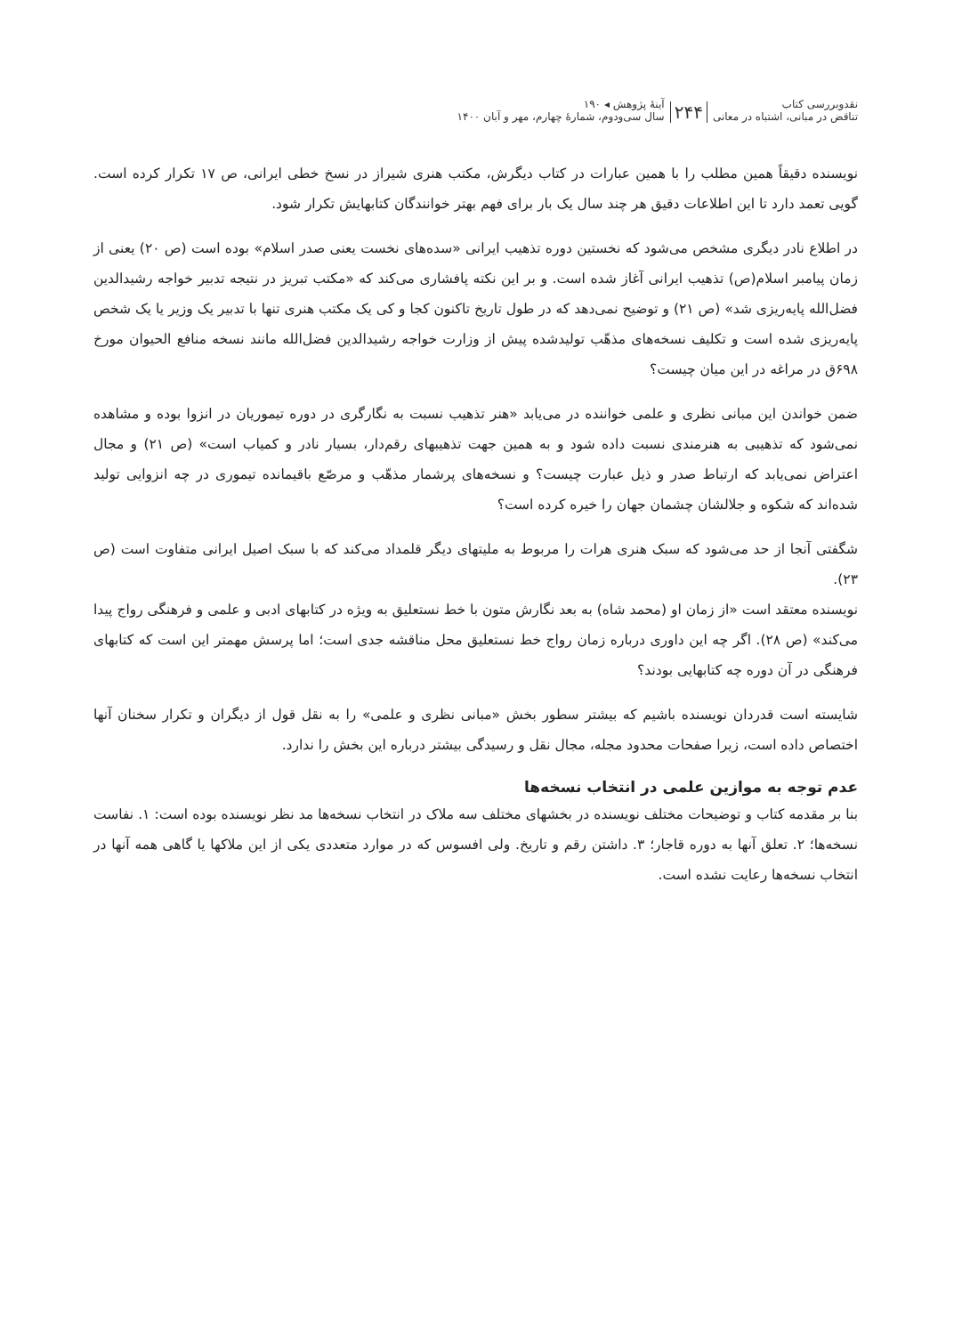نقدوبررسی کتاب
تناقض در مبانی، اشتباه در معانی
۲۴۴
آینهٔ پژوهش ◂ ۱۹۰
سال سی‌ودوم، شمارهٔ چهارم، مهر و آبان ۱۴۰۰
نویسنده دقیقاً همین مطلب را با همین عبارات در کتاب دیگرش، مکتب هنری شیراز در نسخ خطی ایرانی، ص ۱۷ تکرار کرده است. گویی تعمد دارد تا این اطلاعات دقیق هر چند سال یک بار برای فهم بهتر خوانندگان کتابهایش تکرار شود.
در اطلاع نادر دیگری مشخص می‌شود که نخستین دوره تذهیب ایرانی «سده‌های نخست یعنی صدر اسلام» بوده است (ص ۲۰) یعنی از زمان پیامبر اسلام(ص) تذهیب ایرانی آغاز شده است. و بر این نکته پافشاری می‌کند که «مکتب تبریز در نتیجه تدبیر خواجه رشیدالدین فضل‌الله پایه‌ریزی شد» (ص ۲۱) و توضیح نمی‌دهد که در طول تاریخ تاکنون کجا و کی یک مکتب هنری تنها با تدبیر یک وزیر یا یک شخص پایه‌ریزی شده است و تکلیف نسخه‌های مذهّب تولیدشده پیش از وزارت خواجه رشیدالدین فضل‌الله مانند نسخه منافع الحیوان مورخ ۶۹۸ق در مراغه در این میان چیست؟
ضمن خواندن این مبانی نظری و علمی خواننده در می‌یابد «هنر تذهیب نسبت به نگارگری در دوره تیموریان در انزوا بوده و مشاهده نمی‌شود که تذهیبی به هنرمندی نسبت داده شود و به همین جهت تذهیبهای رقم‌دار، بسیار نادر و کمیاب است» (ص ۲۱) و مجال اعتراض نمی‌یابد که ارتباط صدر و ذیل عبارت چیست؟ و نسخه‌های پرشمار مذهّب و مرصّع باقیمانده تیموری در چه انزوایی تولید شده‌اند که شکوه و جلالشان چشمان جهان را خیره کرده است؟
شگفتی آنجا از حد می‌شود که سبک هنری هرات را مربوط به ملیتهای دیگر قلمداد می‌کند که با سبک اصیل ایرانی متفاوت است (ص ۲۳).
نویسنده معتقد است «از زمان او (محمد شاه) به بعد نگارش متون با خط نستعلیق به ویژه در کتابهای ادبی و علمی و فرهنگی رواج پیدا می‌کند» (ص ۲۸). اگر چه این داوری درباره زمان رواج خط نستعلیق محل مناقشه جدی است؛ اما پرسش مهمتر این است که کتابهای فرهنگی در آن دوره چه کتابهایی بودند؟
شایسته است قدردان نویسنده باشیم که بیشتر سطور بخش «مبانی نظری و علمی» را به نقل قول از دیگران و تکرار سخنان آنها اختصاص داده است، زیرا صفحات محدود مجله، مجال نقل و رسیدگی بیشتر درباره این بخش را ندارد.
عدم توجه به موازین علمی در انتخاب نسخه‌ها
بنا بر مقدمه کتاب و توضیحات مختلف نویسنده در بخشهای مختلف سه ملاک در انتخاب نسخه‌ها مد نظر نویسنده بوده است: ۱. نفاست نسخه‌ها؛ ۲. تعلق آنها به دوره قاجار؛ ۳. داشتن رقم و تاریخ. ولی افسوس که در موارد متعددی یکی از این ملاکها یا گاهی همه آنها در انتخاب نسخه‌ها رعایت نشده است.